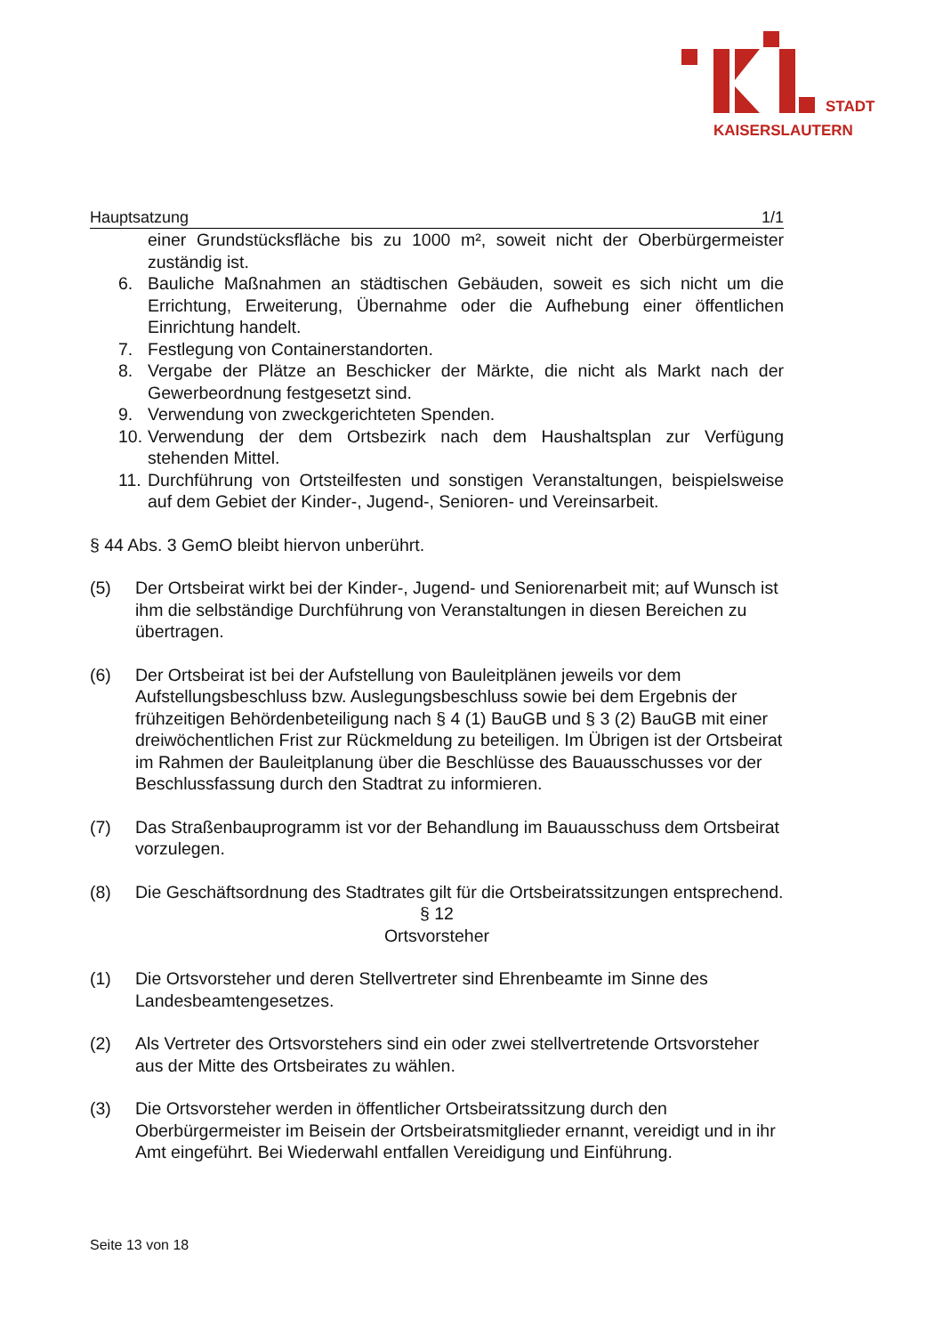STADT
KAISERSLAUTERN
Hauptsatzung 1/1
einer Grundstücksfläche bis zu 1000 m², soweit nicht der Oberbürgermeister zuständig ist.
6. Bauliche Maßnahmen an städtischen Gebäuden, soweit es sich nicht um die Errichtung, Erweiterung, Übernahme oder die Aufhebung einer öffentlichen Einrichtung handelt.
7. Festlegung von Containerstandorten.
8. Vergabe der Plätze an Beschicker der Märkte, die nicht als Markt nach der Gewerbeordnung festgesetzt sind.
9. Verwendung von zweckgerichteten Spenden.
10. Verwendung der dem Ortsbezirk nach dem Haushaltsplan zur Verfügung stehenden Mittel.
11. Durchführung von Ortsteilfesten und sonstigen Veranstaltungen, beispielsweise auf dem Gebiet der Kinder-, Jugend-, Senioren- und Vereinsarbeit.
§ 44 Abs. 3 GemO bleibt hiervon unberührt.
(5) Der Ortsbeirat wirkt bei der Kinder-, Jugend- und Seniorenarbeit mit; auf Wunsch ist ihm die selbständige Durchführung von Veranstaltungen in diesen Bereichen zu übertragen.
(6) Der Ortsbeirat ist bei der Aufstellung von Bauleitplänen jeweils vor dem Aufstellungsbeschluss bzw. Auslegungsbeschluss sowie bei dem Ergebnis der frühzeitigen Behördenbeteiligung nach § 4 (1) BauGB und § 3 (2) BauGB mit einer dreiwöchentlichen Frist zur Rückmeldung zu beteiligen. Im Übrigen ist der Ortsbeirat im Rahmen der Bauleitplanung über die Beschlüsse des Bauausschusses vor der Beschlussfassung durch den Stadtrat zu informieren.
(7) Das Straßenbauprogramm ist vor der Behandlung im Bauausschuss dem Ortsbeirat vorzulegen.
(8) Die Geschäftsordnung des Stadtrates gilt für die Ortsbeiratssitzungen entsprechend.
§ 12
Ortsvorsteher
(1) Die Ortsvorsteher und deren Stellvertreter sind Ehrenbeamte im Sinne des Landesbeamtengesetzes.
(2) Als Vertreter des Ortsvorstehers sind ein oder zwei stellvertretende Ortsvorsteher aus der Mitte des Ortsbeirates zu wählen.
(3) Die Ortsvorsteher werden in öffentlicher Ortsbeiratssitzung durch den Oberbürgermeister im Beisein der Ortsbeiratsmitglieder ernannt, vereidigt und in ihr Amt eingeführt. Bei Wiederwahl entfallen Vereidigung und Einführung.
Seite 13 von 18